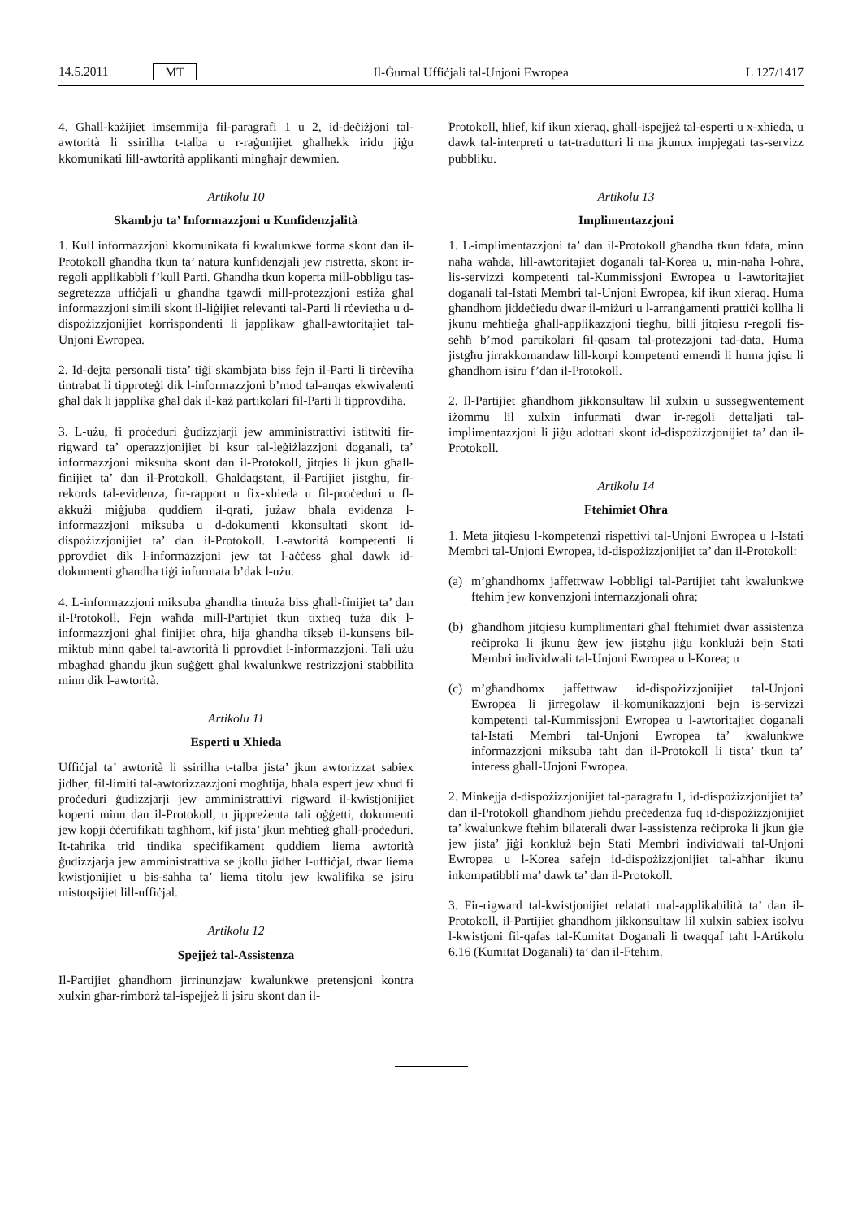14.5.2011 MT
Il-Ġurnal Uffiċjali tal-Unjoni Ewropea L 127/1417
4. Għall-każijiet imsemmija fil-paragrafi 1 u 2, id-deċiżjoni tal-awtorità li ssirilha t-talba u r-raġunijiet għalhekk iridu jiġu kkomunikati lill-awtorità applikanti mingħajr dewmien.
Artikolu 10
Skambju ta’ Informazzjoni u Kunfidenzjalità
1. Kull informazzjoni kkomunikata fi kwalunkwe forma skont dan il-Protokoll għandha tkun ta’ natura kunfidenzjali jew ristretta, skont ir-regoli applikabbli f’kull Parti. Għandha tkun koperta mill-obbligu tas-segretezza uffiċjali u għandha tgawdi mill-protezzjoni estiża għal informazzjoni simili skont il-liġijiet relevanti tal-Parti li rċevietha u d-dispożizzjonijiet korrispondenti li japplikaw għall-awtoritajiet tal-Unjoni Ewropea.
2. Id-dejta personali tista’ tiġi skambjata biss fejn il-Parti li tirċeviha tintrabat li tipproteġi dik l-informazzjoni b’mod tal-anqas ekwivalenti għal dak li japplika għal dak il-każ partikolari fil-Parti li tipprovdiha.
3. L-użu, fi proċeduri ġudizzjarji jew amministrattivi istitwiti fir-rigward ta’ operazzjonijiet bi ksur tal-leġiżlazzjoni doganali, ta’ informazzjoni miksuba skont dan il-Protokoll, jitqies li jkun għall-finijiet ta’ dan il-Protokoll. Għaldaqstant, il-Partijiet jistgħu, fir-rekords tal-evidenza, fir-rapport u fix-xhieda u fil-proċeduri u fl-akkużi miġjuba quddiem il-qrati, jużaw bħala evidenza l-informazzjoni miksuba u d-dokumenti kkonsultati skont id-dispożizzjonijiet ta’ dan il-Protokoll. L-awtorità kompetenti li pprovdiet dik l-informazzjoni jew tat l-aċċess għal dawk id-dokumenti għandha tiġi infurmata b’dak l-użu.
4. L-informazzjoni miksuba għandha tintuża biss għall-finijiet ta’ dan il-Protokoll. Fejn waħda mill-Partijiet tkun tixtieq tuża dik l-informazzjoni għal finijiet oħra, hija għandha tikseb il-kunsens bil-miktub minn qabel tal-awtorità li pprovdiet l-informazzjoni. Tali użu mbagħad għandu jkun suġġett għal kwalunkwe restrizzjoni stabbilita minn dik l-awtorità.
Artikolu 11
Esperti u Xhieda
Uffiċjal ta’ awtorità li ssirilha t-talba jista’ jkun awtorizzat sabiex jidher, fil-limiti tal-awtorizzazzjoni mogħtija, bħala espert jew xhud fi proċeduri ġudizzjarji jew amministrattivi rigward il-kwistjonijiet koperti minn dan il-Protokoll, u jippreżenta tali oġġetti, dokumenti jew kopji ċċertifikati tagħhom, kif jista’ jkun meħtieġ għall-proċeduri. It-taħrika trid tindika speċifikament quddiem liema awtorità ġudizzjarja jew amministrattiva se jkollu jidher l-uffiċjal, dwar liema kwistjonijiet u bis-saħħa ta’ liema titolu jew kwalifika se jsiru mistoqsijiet lill-uffiċjal.
Artikolu 12
Spejjeż tal-Assistenza
Il-Partijiet għandhom jirrinunzjaw kwalunkwe pretensjoni kontra xulxin għar-rimborż tal-ispejjeż li jsiru skont dan il-
Protokoll, ħlief, kif ikun xieraq, għall-ispejjeż tal-esperti u x-xhieda, u dawk tal-interpreti u tat-tradutturi li ma jkunux impjegati tas-servizz pubbliku.
Artikolu 13
Implimentazzjoni
1. L-implimentazzjoni ta’ dan il-Protokoll għandha tkun fdata, minn naħa waħda, lill-awtoritajiet doganali tal-Korea u, min-naħa l-oħra, lis-servizzi kompetenti tal-Kummissjoni Ewropea u l-awtoritajiet doganali tal-Istati Membri tal-Unjoni Ewropea, kif ikun xieraq. Huma għandhom jiddeċiedu dwar il-miżuri u l-arranġamenti prattiċi kollha li jkunu meħtieġa għall-applikazzjoni tiegħu, billi jitqiesu r-regoli fis-seħħ b’mod partikolari fil-qasam tal-protezzjoni tad-data. Huma jistgħu jirrakkomandaw lill-korpi kompetenti emendi li huma jqisu li għandhom isiru f’dan il-Protokoll.
2. Il-Partijiet għandhom jikkonsultaw lil xulxin u sussegwentement iżommu lil xulxin infurmati dwar ir-regoli dettaljati tal-implimentazzjoni li jiġu adottati skont id-dispożizzjonijiet ta’ dan il-Protokoll.
Artikolu 14
Ftehimiet Oħra
1. Meta jitqiesu l-kompetenzi rispettivi tal-Unjoni Ewropea u l-Istati Membri tal-Unjoni Ewropea, id-dispożizzjonijiet ta’ dan il-Protokoll:
(a) m’għandhomx jaffettwaw l-obbligi tal-Partijiet taħt kwalunkwe ftehim jew konvenzjoni internazzjonali oħra;
(b) għandhom jitqiesu kumplimentari għal ftehimiet dwar assistenza reċiproka li jkunu ġew jew jistgħu jiġu konklużi bejn Stati Membri individwali tal-Unjoni Ewropea u l-Korea; u
(c) m’għandhomx jaffettwaw id-dispożizzjonijiet tal-Unjoni Ewropea li jirregolaw il-komunikazzjoni bejn is-servizzi kompetenti tal-Kummissjoni Ewropea u l-awtoritajiet doganali tal-Istati Membri tal-Unjoni Ewropea ta’ kwalunkwe informazzjoni miksuba taħt dan il-Protokoll li tista’ tkun ta’ interess għall-Unjoni Ewropea.
2. Minkejja d-dispożizzjonijiet tal-paragrafu 1, id-dispożizzjonijiet ta’ dan il-Protokoll għandhom jieħdu preċedenza fuq id-dispożizzjonijiet ta’ kwalunkwe ftehim bilaterali dwar l-assistenza reċiproka li jkun ġie jew jista’ jiġi konkluż bejn Stati Membri individwali tal-Unjoni Ewropea u l-Korea safejn id-dispożizzjonijiet tal-aħħar ikunu inkompatibbli ma’ dawk ta’ dan il-Protokoll.
3. Fir-rigward tal-kwistjonijiet relatati mal-applikabilità ta’ dan il-Protokoll, il-Partijiet għandhom jikkonsultaw lil xulxin sabiex isolvu l-kwistjoni fil-qafas tal-Kumitat Doganali li twaqqaf taħt l-Artikolu 6.16 (Kumitat Doganali) ta’ dan il-Ftehim.